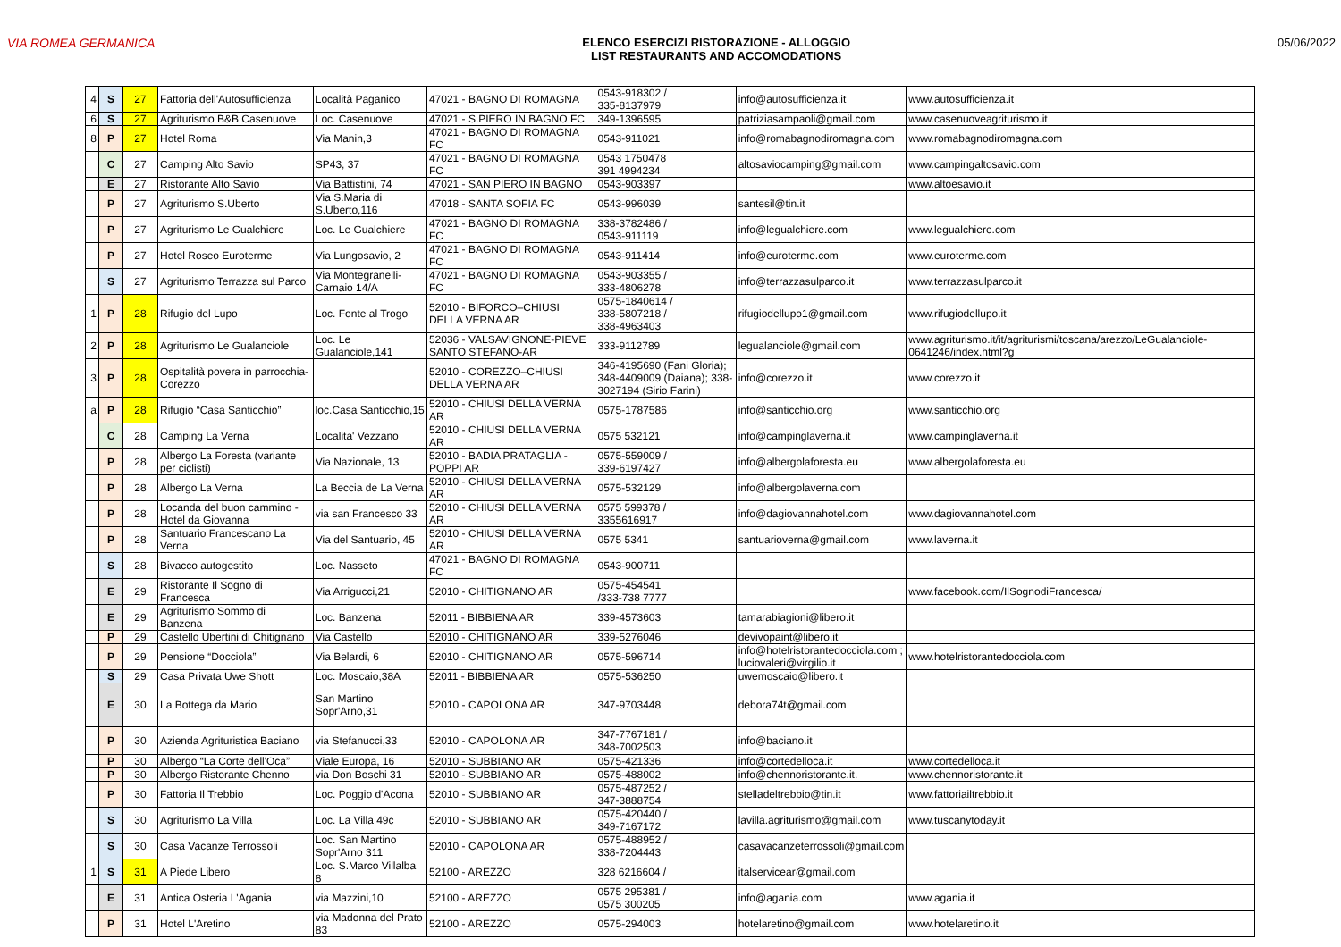VIA ROMEA GERMANICA ELENCO ESERCIZI RISTORAZIONE - ALLOGGIO
LIST RESTAURANTS AND ACCOMODATIONS
05/06/2022
| 4 | S | 27 | Fattoria dell'Autosufficienza | Località Paganico | 47021 - BAGNO DI ROMAGNA | 0543-918302 / 335-8137979 | info@autosufficienza.it | www.autosufficienza.it |
| 6 | S | 27 | Agriturismo B&B Casenuove | Loc. Casenuove | 47021 - S.PIERO IN BAGNO FC | 349-1396595 | patriziasampaoli@gmail.com | www.casenuoveagriturismo.it |
| 8 | P | 27 | Hotel Roma | Via Manin,3 | 47021 - BAGNO DI ROMAGNA FC | 0543-911021 | info@romabagnodiromagna.com | www.romabagnodiromagna.com |
| | C | 27 | Camping Alto Savio | SP43, 37 | 47021 - BAGNO DI ROMAGNA FC | 0543 1750478 391 4994234 | altosaviocamping@gmail.com | www.campingaltosavio.com |
| | E | 27 | Ristorante Alto Savio | Via Battistini, 74 | 47021 - SAN PIERO IN BAGNO | 0543-903397 | | www.altoesavio.it |
| | P | 27 | Agriturismo S.Uberto | Via S.Maria di S.Uberto,116 | 47018 - SANTA SOFIA FC | 0543-996039 | santesil@tin.it | |
| | P | 27 | Agriturismo Le Gualchiere | Loc. Le Gualchiere | 47021 - BAGNO DI ROMAGNA FC | 338-3782486 / 0543-911119 | info@legualchiere.com | www.legualchiere.com |
| | P | 27 | Hotel Roseo Euroterme | Via Lungosavio, 2 | 47021 - BAGNO DI ROMAGNA FC | 0543-911414 | info@euroterme.com | www.euroterme.com |
| | S | 27 | Agriturismo Terrazza sul Parco | Via Montegranelli-Carnaio 14/A | 47021 - BAGNO DI ROMAGNA FC | 0543-903355 / 333-4806278 | info@terrazzasulparco.it | www.terrazzasulparco.it |
| 1 | P | 28 | Rifugio del Lupo | Loc. Fonte al Trogo | 52010 - BIFORCO–CHIUSI DELLA VERNA AR | 0575-1840614 / 338-5807218 / 338-4963403 | rifugiodellupo1@gmail.com | www.rifugiodellupo.it |
| 2 | P | 28 | Agriturismo Le Gualanciole | Loc. Le Gualanciole,141 | 52036 - VALSAVIGNONE-PIEVE SANTO STEFANO-AR | 333-9112789 | legualanciole@gmail.com | www.agriturismo.it/it/agriturismi/toscana/arezzo/LeGualanciole-0641246/index.html?g |
| 3 | P | 28 | Ospitalità povera in parrocchia-Corezzo | | 52010 - COREZZO–CHIUSI DELLA VERNA AR | 346-4195690 (Fani Gloria); 348-4409009 (Daiana); 338-3027194 (Sirio Farini) | info@corezzo.it | www.corezzo.it |
| a | P | 28 | Rifugio “Casa Santicchio” | loc.Casa Santicchio,15 | 52010 - CHIUSI DELLA VERNA AR | 0575-1787586 | info@santicchio.org | www.santicchio.org |
| | C | 28 | Camping La Verna | Localita' Vezzano | 52010 - CHIUSI DELLA VERNA AR | 0575 532121 | info@campinglaverna.it | www.campinglaverna.it |
| | P | 28 | Albergo La Foresta (variante per ciclisti) | Via Nazionale, 13 | 52010 - BADIA PRATAGLIA - POPPI AR | 0575-559009 / 339-6197427 | info@albergolaforesta.eu | www.albergolaforesta.eu |
| | P | 28 | Albergo La Verna | La Beccia de La Verna | 52010 - CHIUSI DELLA VERNA AR | 0575-532129 | info@albergolaverna.com | |
| | P | 28 | Locanda del buon cammino - Hotel da Giovanna | via san Francesco 33 | 52010 - CHIUSI DELLA VERNA AR | 0575 599378 / 3355616917 | info@dagiovannahotel.com | www.dagiovannahotel.com |
| | P | 28 | Santuario Francescano La Verna | Via del Santuario, 45 | 52010 - CHIUSI DELLA VERNA AR | 0575 5341 | santuarioverna@gmail.com | www.laverna.it |
| | S | 28 | Bivacco autogestito | Loc. Nasseto | 47021 - BAGNO DI ROMAGNA FC | 0543-900711 | | |
| | E | 29 | Ristorante Il Sogno di Francesca | Via Arrigucci,21 | 52010 - CHITIGNANO AR | 0575-454541 /333-738 7777 | | www.facebook.com/IlSognodiFrancesca/ |
| | E | 29 | Agriturismo Sommo di Banzena | Loc. Banzena | 52011 - BIBBIENA AR | 339-4573603 | tamarabiagioni@libero.it | |
| | P | 29 | Castello Ubertini di Chitignano | Via Castello | 52010 - CHITIGNANO AR | 339-5276046 | devivopaint@libero.it | |
| | P | 29 | Pensione “Docciola” | Via Belardi, 6 | 52010 - CHITIGNANO AR | 0575-596714 | info@hotelristorantedocciola.com ; luciovaleri@virgilio.it | www.hotelristorantedocciola.com |
| | S | 29 | Casa Privata Uwe Shott | Loc. Moscaio,38A | 52011 - BIBBIENA AR | 0575-536250 | uwemoscaio@libero.it | |
| | E | 30 | La Bottega da Mario | San Martino Sopr'Arno,31 | 52010 - CAPOLONA AR | 347-9703448 | debora74t@gmail.com | |
| | P | 30 | Azienda Agrituristica Baciano | via Stefanucci,33 | 52010 - CAPOLONA AR | 347-7767181 / 348-7002503 | info@baciano.it | |
| | P | 30 | Albergo “La Corte dell'Oca” | Viale Europa, 16 | 52010 - SUBBIANO AR | 0575-421336 | info@cortedelloca.it | www.cortedelloca.it |
| | P | 30 | Albergo Ristorante Chenno | via Don Boschi 31 | 52010 - SUBBIANO AR | 0575-488002 | info@chennoristorante.it. | www.chennoristorante.it |
| | P | 30 | Fattoria Il Trebbio | Loc. Poggio d'Acona | 52010 - SUBBIANO AR | 0575-487252 / 347-3888754 | stelladeltrebbio@tin.it | www.fattoriailtrebbio.it |
| | S | 30 | Agriturismo La Villa | Loc. La Villa 49c | 52010 - SUBBIANO AR | 0575-420440 / 349-7167172 | lavilla.agriturismo@gmail.com | www.tuscanytoday.it |
| | S | 30 | Casa Vacanze Terrossoli | Loc. San Martino Sopr'Arno 311 | 52010 - CAPOLONA AR | 0575-488952 / 338-7204443 | casavacanzeterrossoli@gmail.com | |
| 1 | S | 31 | A Piede Libero | Loc. S.Marco Villalba 8 | 52100 - AREZZO | 328 6216604 / | italservicear@gmail.com | |
| | E | 31 | Antica Osteria L'Agania | via Mazzini,10 | 52100 - AREZZO | 0575 295381 / 0575 300205 | info@agania.com | www.agania.it |
| | P | 31 | Hotel L'Aretino | via Madonna del Prato 83 | 52100 - AREZZO | 0575-294003 | hotelaretino@gmail.com | www.hotelaretino.it |